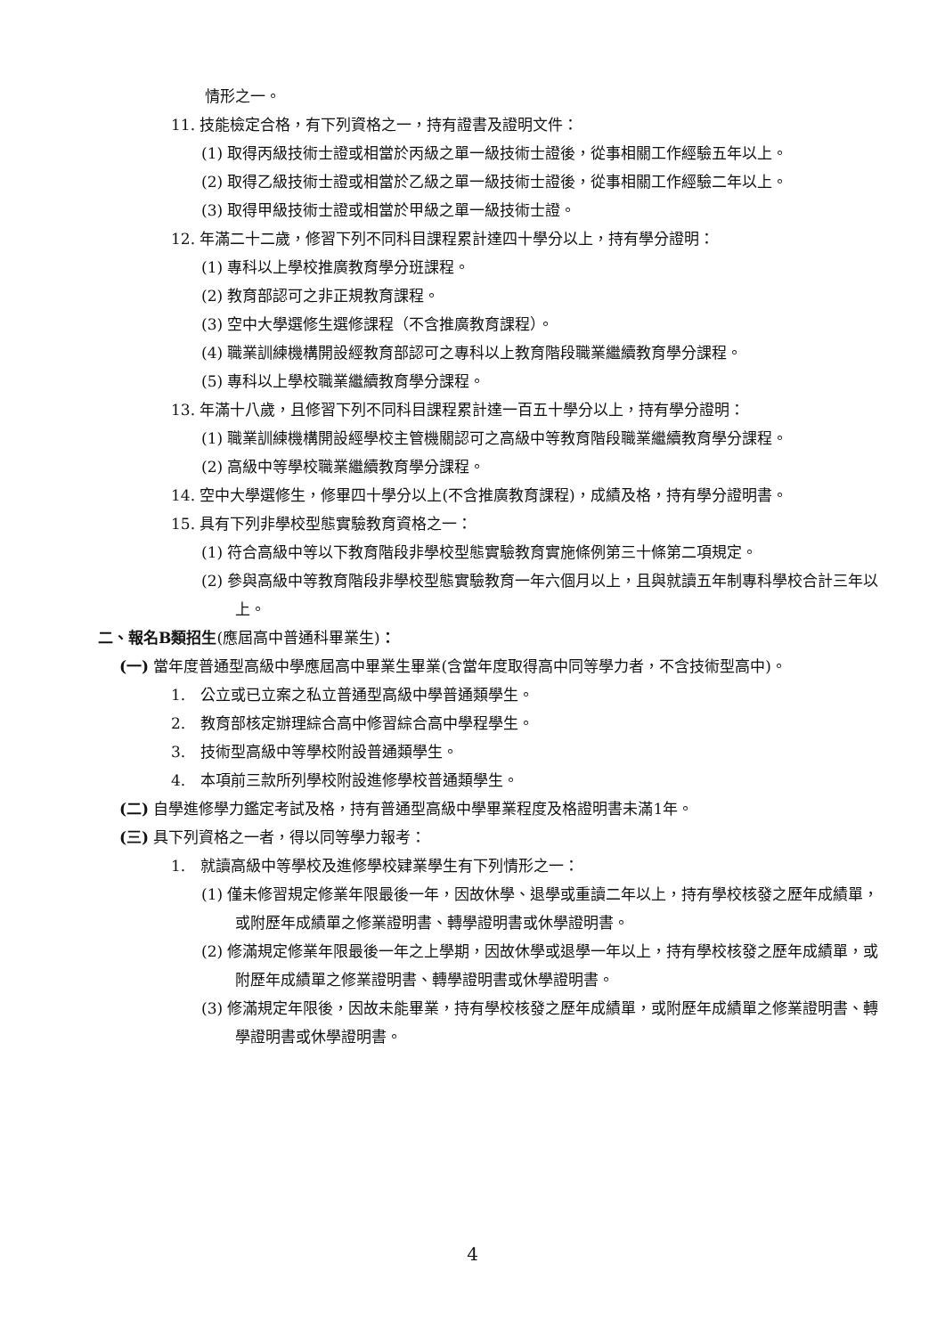情形之一。
11. 技能檢定合格，有下列資格之一，持有證書及證明文件：
(1) 取得丙級技術士證或相當於丙級之單一級技術士證後，從事相關工作經驗五年以上。
(2) 取得乙級技術士證或相當於乙級之單一級技術士證後，從事相關工作經驗二年以上。
(3) 取得甲級技術士證或相當於甲級之單一級技術士證。
12. 年滿二十二歲，修習下列不同科目課程累計達四十學分以上，持有學分證明：
(1) 專科以上學校推廣教育學分班課程。
(2) 教育部認可之非正規教育課程。
(3) 空中大學選修生選修課程（不含推廣教育課程）。
(4) 職業訓練機構開設經教育部認可之專科以上教育階段職業繼續教育學分課程。
(5) 專科以上學校職業繼續教育學分課程。
13. 年滿十八歲，且修習下列不同科目課程累計達一百五十學分以上，持有學分證明：
(1) 職業訓練機構開設經學校主管機關認可之高級中等教育階段職業繼續教育學分課程。
(2) 高級中等學校職業繼續教育學分課程。
14. 空中大學選修生，修畢四十學分以上(不含推廣教育課程)，成績及格，持有學分證明書。
15. 具有下列非學校型態實驗教育資格之一：
(1) 符合高級中等以下教育階段非學校型態實驗教育實施條例第三十條第二項規定。
(2) 參與高級中等教育階段非學校型態實驗教育一年六個月以上，且與就讀五年制專科學校合計三年以上。
二、報名B類招生(應屆高中普通科畢業生)：
(一) 當年度普通型高級中學應屆高中畢業生畢業(含當年度取得高中同等學力者，不含技術型高中)。
1.　公立或已立案之私立普通型高級中學普通類學生。
2.　教育部核定辦理綜合高中修習綜合高中學程學生。
3.　技術型高級中等學校附設普通類學生。
4.　本項前三款所列學校附設進修學校普通類學生。
(二) 自學進修學力鑑定考試及格，持有普通型高級中學畢業程度及格證明書未滿1年。
(三) 具下列資格之一者，得以同等學力報考：
1.　就讀高級中等學校及進修學校肄業學生有下列情形之一：
(1) 僅未修習規定修業年限最後一年，因故休學、退學或重讀二年以上，持有學校核發之歷年成績單，或附歷年成績單之修業證明書、轉學證明書或休學證明書。
(2) 修滿規定修業年限最後一年之上學期，因故休學或退學一年以上，持有學校核發之歷年成績單，或附歷年成績單之修業證明書、轉學證明書或休學證明書。
(3) 修滿規定年限後，因故未能畢業，持有學校核發之歷年成績單，或附歷年成績單之修業證明書、轉學證明書或休學證明書。
4